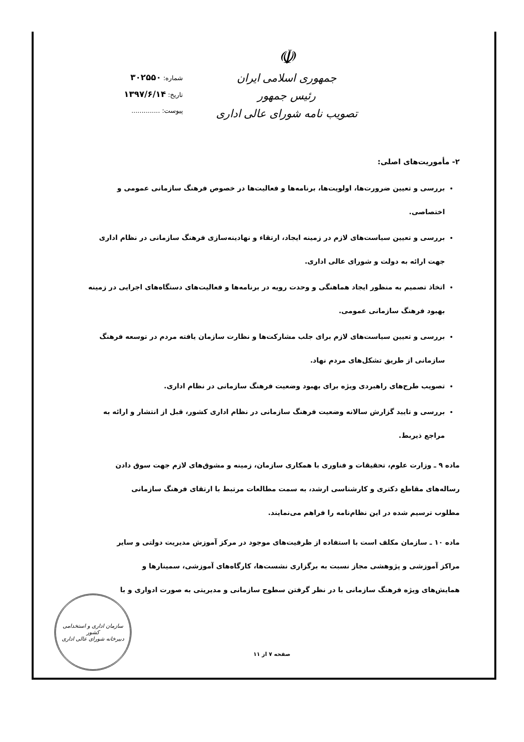☫
جمهوری اسلامی ایران
رئیس جمهور
تصویب نامه شورای عالی اداری
شماره: ۳۰۲۵۵۰
تاریخ: ۱۳۹۷/۶/۱۴
پیوست: ..............
۲- مأموریت‌های اصلی:
بررسی و تعیین ضرورت‌ها، اولویت‌ها، برنامه‌ها و فعالیت‌ها در خصوص فرهنگ سازمانی عمومی و اختصاصی.
بررسی و تعیین سیاست‌های لازم در زمینه ایجاد، ارتقاء و نهادینه‌سازی فرهنگ سازمانی در نظام اداری جهت ارائه به دولت و شورای عالی اداری.
اتخاذ تصمیم به منظور ایجاد هماهنگی و وحدت رویه در برنامه‌ها و فعالیت‌های دستگاه‌های اجرایی در زمینه بهبود فرهنگ سازمانی عمومی.
بررسی و تعیین سیاست‌های لازم برای جلب مشارکت‌ها و نظارت سازمان یافته مردم در توسعه فرهنگ سازمانی از طریق تشکل‌های مردم نهاد.
تصویب طرح‌های راهبردی ویژه برای بهبود وضعیت فرهنگ سازمانی در نظام اداری.
بررسی و تایید گزارش سالانه وضعیت فرهنگ سازمانی در نظام اداری کشور، قبل از انتشار و ارائه به مراجع ذیربط.
ماده ۹ ـ وزارت علوم، تحقیقات و فناوری با همکاری سازمان، زمینه و مشوق‌های لازم جهت سوق دادن رساله‌های مقاطع دکتری و کارشناسی ارشد، به سمت مطالعات مرتبط با ارتقای فرهنگ سازمانی مطلوب ترسیم شده در این نظام‌نامه را فراهم می‌نمایند.
ماده ۱۰ ـ سازمان مکلف است با استفاده از ظرفیت‌های موجود در مرکز آموزش مدیریت دولتی و سایر مراکز آموزشی و پژوهشی مجاز نسبت به برگزاری نشست‌ها، کارگاه‌های آموزشی، سمینارها و همایش‌های ویژه فرهنگ سازمانی با در نظر گرفتن سطوح سازمانی و مدیریتی به صورت ادواری و با
صفحه ۷ از ۱۱
سازمان اداری و استخدامی کشور
دبیرخانه شورای عالی اداری